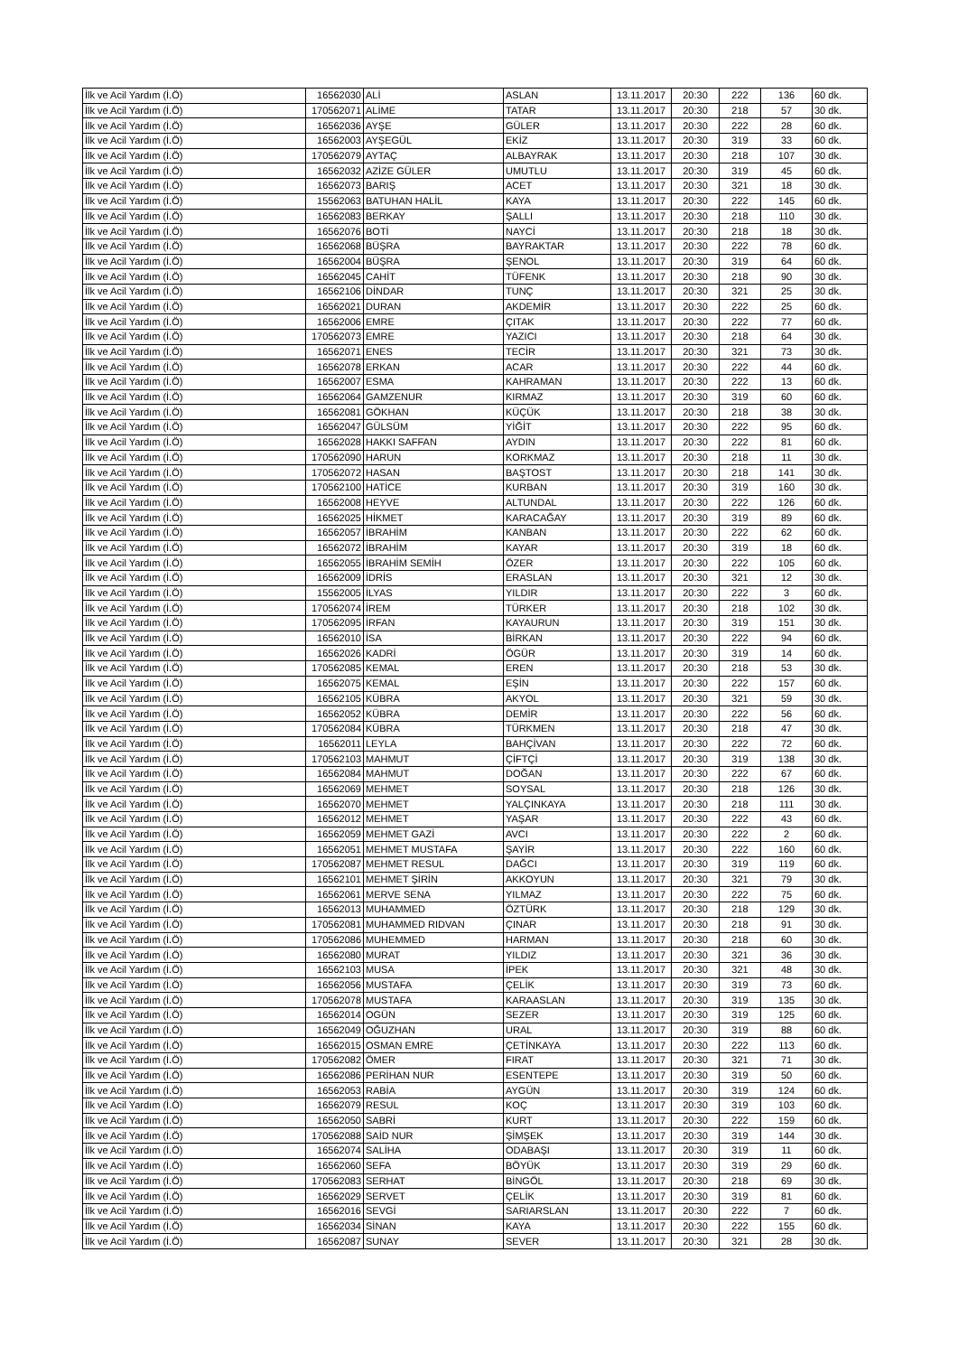| İlk ve Acil Yardım (İ.Ö) | 16562030 | ALİ | ASLAN | 13.11.2017 | 20:30 | 222 | 136 | 60 dk. |
| İlk ve Acil Yardım (İ.Ö) | 170562071 | ALİME | TATAR | 13.11.2017 | 20:30 | 218 | 57 | 30 dk. |
| İlk ve Acil Yardım (İ.Ö) | 16562036 | AYŞE | GÜLER | 13.11.2017 | 20:30 | 222 | 28 | 60 dk. |
| İlk ve Acil Yardım (İ.Ö) | 16562003 | AYŞEGÜL | EKİZ | 13.11.2017 | 20:30 | 319 | 33 | 60 dk. |
| İlk ve Acil Yardım (İ.Ö) | 170562079 | AYTAÇ | ALBAYRAK | 13.11.2017 | 20:30 | 218 | 107 | 30 dk. |
| İlk ve Acil Yardım (İ.Ö) | 16562032 | AZİZE GÜLER | UMUTLU | 13.11.2017 | 20:30 | 319 | 45 | 60 dk. |
| İlk ve Acil Yardım (İ.Ö) | 16562073 | BARIŞ | ACET | 13.11.2017 | 20:30 | 321 | 18 | 30 dk. |
| İlk ve Acil Yardım (İ.Ö) | 15562063 | BATUHAN HALİL | KAYA | 13.11.2017 | 20:30 | 222 | 145 | 60 dk. |
| İlk ve Acil Yardım (İ.Ö) | 16562083 | BERKAY | ŞALLI | 13.11.2017 | 20:30 | 218 | 110 | 30 dk. |
| İlk ve Acil Yardım (İ.Ö) | 16562076 | BOTİ | NAYCİ | 13.11.2017 | 20:30 | 218 | 18 | 30 dk. |
| İlk ve Acil Yardım (İ.Ö) | 16562068 | BÜŞRA | BAYRAKTAR | 13.11.2017 | 20:30 | 222 | 78 | 60 dk. |
| İlk ve Acil Yardım (İ.Ö) | 16562004 | BÜŞRA | ŞENOL | 13.11.2017 | 20:30 | 319 | 64 | 60 dk. |
| İlk ve Acil Yardım (İ.Ö) | 16562045 | CAHİT | TÜFENK | 13.11.2017 | 20:30 | 218 | 90 | 30 dk. |
| İlk ve Acil Yardım (İ.Ö) | 16562106 | DİNDAR | TUNÇ | 13.11.2017 | 20:30 | 321 | 25 | 30 dk. |
| İlk ve Acil Yardım (İ.Ö) | 16562021 | DURAN | AKDEMİR | 13.11.2017 | 20:30 | 222 | 25 | 60 dk. |
| İlk ve Acil Yardım (İ.Ö) | 16562006 | EMRE | ÇITAK | 13.11.2017 | 20:30 | 222 | 77 | 60 dk. |
| İlk ve Acil Yardım (İ.Ö) | 170562073 | EMRE | YAZICI | 13.11.2017 | 20:30 | 218 | 64 | 30 dk. |
| İlk ve Acil Yardım (İ.Ö) | 16562071 | ENES | TECİR | 13.11.2017 | 20:30 | 321 | 73 | 30 dk. |
| İlk ve Acil Yardım (İ.Ö) | 16562078 | ERKAN | ACAR | 13.11.2017 | 20:30 | 222 | 44 | 60 dk. |
| İlk ve Acil Yardım (İ.Ö) | 16562007 | ESMA | KAHRAMAN | 13.11.2017 | 20:30 | 222 | 13 | 60 dk. |
| İlk ve Acil Yardım (İ.Ö) | 16562064 | GAMZENUR | KIRMAZ | 13.11.2017 | 20:30 | 319 | 60 | 60 dk. |
| İlk ve Acil Yardım (İ.Ö) | 16562081 | GÖKHAN | KÜÇÜK | 13.11.2017 | 20:30 | 218 | 38 | 30 dk. |
| İlk ve Acil Yardım (İ.Ö) | 16562047 | GÜLSÜM | YİĞİT | 13.11.2017 | 20:30 | 222 | 95 | 60 dk. |
| İlk ve Acil Yardım (İ.Ö) | 16562028 | HAKKI SAFFAN | AYDIN | 13.11.2017 | 20:30 | 222 | 81 | 60 dk. |
| İlk ve Acil Yardım (İ.Ö) | 170562090 | HARUN | KORKMAZ | 13.11.2017 | 20:30 | 218 | 11 | 30 dk. |
| İlk ve Acil Yardım (İ.Ö) | 170562072 | HASAN | BAŞTOST | 13.11.2017 | 20:30 | 218 | 141 | 30 dk. |
| İlk ve Acil Yardım (İ.Ö) | 170562100 | HATİCE | KURBAN | 13.11.2017 | 20:30 | 319 | 160 | 30 dk. |
| İlk ve Acil Yardım (İ.Ö) | 16562008 | HEYVE | ALTUNDAL | 13.11.2017 | 20:30 | 222 | 126 | 60 dk. |
| İlk ve Acil Yardım (İ.Ö) | 16562025 | HİKMET | KARACAĞAY | 13.11.2017 | 20:30 | 319 | 89 | 60 dk. |
| İlk ve Acil Yardım (İ.Ö) | 16562057 | İBRAHİM | KANBAN | 13.11.2017 | 20:30 | 222 | 62 | 60 dk. |
| İlk ve Acil Yardım (İ.Ö) | 16562072 | İBRAHİM | KAYAR | 13.11.2017 | 20:30 | 319 | 18 | 60 dk. |
| İlk ve Acil Yardım (İ.Ö) | 16562055 | İBRAHİM SEMİH | ÖZER | 13.11.2017 | 20:30 | 222 | 105 | 60 dk. |
| İlk ve Acil Yardım (İ.Ö) | 16562009 | İDRİS | ERASLAN | 13.11.2017 | 20:30 | 321 | 12 | 30 dk. |
| İlk ve Acil Yardım (İ.Ö) | 15562005 | İLYAS | YILDIR | 13.11.2017 | 20:30 | 222 | 3 | 60 dk. |
| İlk ve Acil Yardım (İ.Ö) | 170562074 | İREM | TÜRKER | 13.11.2017 | 20:30 | 218 | 102 | 30 dk. |
| İlk ve Acil Yardım (İ.Ö) | 170562095 | İRFAN | KAYAURUN | 13.11.2017 | 20:30 | 319 | 151 | 30 dk. |
| İlk ve Acil Yardım (İ.Ö) | 16562010 | İSA | BİRKAN | 13.11.2017 | 20:30 | 222 | 94 | 60 dk. |
| İlk ve Acil Yardım (İ.Ö) | 16562026 | KADRİ | ÖGÜR | 13.11.2017 | 20:30 | 319 | 14 | 60 dk. |
| İlk ve Acil Yardım (İ.Ö) | 170562085 | KEMAL | EREN | 13.11.2017 | 20:30 | 218 | 53 | 30 dk. |
| İlk ve Acil Yardım (İ.Ö) | 16562075 | KEMAL | EŞİN | 13.11.2017 | 20:30 | 222 | 157 | 60 dk. |
| İlk ve Acil Yardım (İ.Ö) | 16562105 | KÜBRA | AKYOL | 13.11.2017 | 20:30 | 321 | 59 | 30 dk. |
| İlk ve Acil Yardım (İ.Ö) | 16562052 | KÜBRA | DEMİR | 13.11.2017 | 20:30 | 222 | 56 | 60 dk. |
| İlk ve Acil Yardım (İ.Ö) | 170562084 | KÜBRA | TÜRKMEN | 13.11.2017 | 20:30 | 218 | 47 | 30 dk. |
| İlk ve Acil Yardım (İ.Ö) | 16562011 | LEYLA | BAHÇİVAN | 13.11.2017 | 20:30 | 222 | 72 | 60 dk. |
| İlk ve Acil Yardım (İ.Ö) | 170562103 | MAHMUT | ÇİFTÇİ | 13.11.2017 | 20:30 | 319 | 138 | 30 dk. |
| İlk ve Acil Yardım (İ.Ö) | 16562084 | MAHMUT | DOĞAN | 13.11.2017 | 20:30 | 222 | 67 | 60 dk. |
| İlk ve Acil Yardım (İ.Ö) | 16562069 | MEHMET | SOYSAL | 13.11.2017 | 20:30 | 218 | 126 | 30 dk. |
| İlk ve Acil Yardım (İ.Ö) | 16562070 | MEHMET | YALÇINKAYA | 13.11.2017 | 20:30 | 218 | 111 | 30 dk. |
| İlk ve Acil Yardım (İ.Ö) | 16562012 | MEHMET | YAŞAR | 13.11.2017 | 20:30 | 222 | 43 | 60 dk. |
| İlk ve Acil Yardım (İ.Ö) | 16562059 | MEHMET GAZİ | AVCI | 13.11.2017 | 20:30 | 222 | 2 | 60 dk. |
| İlk ve Acil Yardım (İ.Ö) | 16562051 | MEHMET MUSTAFA | ŞAYİR | 13.11.2017 | 20:30 | 222 | 160 | 60 dk. |
| İlk ve Acil Yardım (İ.Ö) | 170562087 | MEHMET RESUL | DAĞCI | 13.11.2017 | 20:30 | 319 | 119 | 60 dk. |
| İlk ve Acil Yardım (İ.Ö) | 16562101 | MEHMET ŞİRİN | AKKOYUN | 13.11.2017 | 20:30 | 321 | 79 | 30 dk. |
| İlk ve Acil Yardım (İ.Ö) | 16562061 | MERVE SENA | YILMAZ | 13.11.2017 | 20:30 | 222 | 75 | 60 dk. |
| İlk ve Acil Yardım (İ.Ö) | 16562013 | MUHAMMED | ÖZTÜRK | 13.11.2017 | 20:30 | 218 | 129 | 30 dk. |
| İlk ve Acil Yardım (İ.Ö) | 170562081 | MUHAMMED RIDVAN | ÇINAR | 13.11.2017 | 20:30 | 218 | 91 | 30 dk. |
| İlk ve Acil Yardım (İ.Ö) | 170562086 | MUHEMMED | HARMAN | 13.11.2017 | 20:30 | 218 | 60 | 30 dk. |
| İlk ve Acil Yardım (İ.Ö) | 16562080 | MURAT | YILDIZ | 13.11.2017 | 20:30 | 321 | 36 | 30 dk. |
| İlk ve Acil Yardım (İ.Ö) | 16562103 | MUSA | İPEK | 13.11.2017 | 20:30 | 321 | 48 | 30 dk. |
| İlk ve Acil Yardım (İ.Ö) | 16562056 | MUSTAFA | ÇELİK | 13.11.2017 | 20:30 | 319 | 73 | 60 dk. |
| İlk ve Acil Yardım (İ.Ö) | 170562078 | MUSTAFA | KARAASLAN | 13.11.2017 | 20:30 | 319 | 135 | 30 dk. |
| İlk ve Acil Yardım (İ.Ö) | 16562014 | OGÜN | SEZER | 13.11.2017 | 20:30 | 319 | 125 | 60 dk. |
| İlk ve Acil Yardım (İ.Ö) | 16562049 | OĞUZHAN | URAL | 13.11.2017 | 20:30 | 319 | 88 | 60 dk. |
| İlk ve Acil Yardım (İ.Ö) | 16562015 | OSMAN EMRE | ÇETİNKAYA | 13.11.2017 | 20:30 | 222 | 113 | 60 dk. |
| İlk ve Acil Yardım (İ.Ö) | 170562082 | ÖMER | FIRAT | 13.11.2017 | 20:30 | 321 | 71 | 30 dk. |
| İlk ve Acil Yardım (İ.Ö) | 16562086 | PERİHAN NUR | ESENTEPE | 13.11.2017 | 20:30 | 319 | 50 | 60 dk. |
| İlk ve Acil Yardım (İ.Ö) | 16562053 | RABİA | AYGÜN | 13.11.2017 | 20:30 | 319 | 124 | 60 dk. |
| İlk ve Acil Yardım (İ.Ö) | 16562079 | RESUL | KOÇ | 13.11.2017 | 20:30 | 319 | 103 | 60 dk. |
| İlk ve Acil Yardım (İ.Ö) | 16562050 | SABRİ | KURT | 13.11.2017 | 20:30 | 222 | 159 | 60 dk. |
| İlk ve Acil Yardım (İ.Ö) | 170562088 | SAİD NUR | ŞİMŞEK | 13.11.2017 | 20:30 | 319 | 144 | 30 dk. |
| İlk ve Acil Yardım (İ.Ö) | 16562074 | SALİHA | ODABAŞI | 13.11.2017 | 20:30 | 319 | 11 | 60 dk. |
| İlk ve Acil Yardım (İ.Ö) | 16562060 | SEFA | BÖYÜK | 13.11.2017 | 20:30 | 319 | 29 | 60 dk. |
| İlk ve Acil Yardım (İ.Ö) | 170562083 | SERHAT | BİNGÖL | 13.11.2017 | 20:30 | 218 | 69 | 30 dk. |
| İlk ve Acil Yardım (İ.Ö) | 16562029 | SERVET | ÇELİK | 13.11.2017 | 20:30 | 319 | 81 | 60 dk. |
| İlk ve Acil Yardım (İ.Ö) | 16562016 | SEVGİ | SARIARSLAN | 13.11.2017 | 20:30 | 222 | 7 | 60 dk. |
| İlk ve Acil Yardım (İ.Ö) | 16562034 | SİNAN | KAYA | 13.11.2017 | 20:30 | 222 | 155 | 60 dk. |
| İlk ve Acil Yardım (İ.Ö) | 16562087 | SUNAY | SEVER | 13.11.2017 | 20:30 | 321 | 28 | 30 dk. |